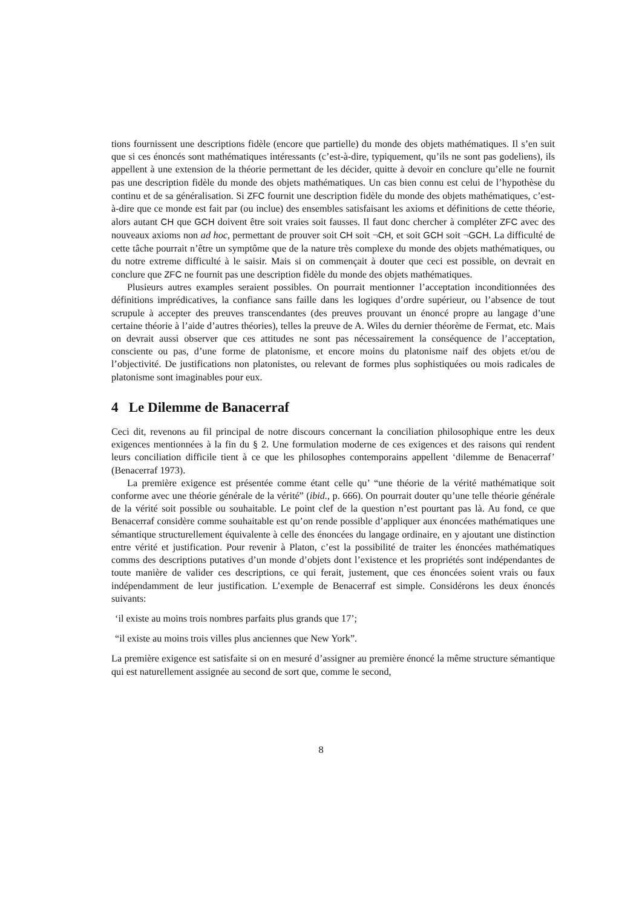tions fournissent une descriptions fidèle (encore que partielle) du monde des objets mathématiques. Il s’en suit que si ces énoncés sont mathématiques intéressants (c’est-à-dire, typiquement, qu’ils ne sont pas godeliens), ils appellent à une extension de la théorie permettant de les décider, quitte à devoir en conclure qu’elle ne fournit pas une description fidèle du monde des objets mathématiques. Un cas bien connu est celui de l’hypothèse du continu et de sa généralisation. Si ZFC fournit une description fidèle du monde des objets mathématiques, c’est-à-dire que ce monde est fait par (ou inclue) des ensembles satisfaisant les axioms et définitions de cette théorie, alors autant CH que GCH doivent être soit vraies soit fausses. Il faut donc chercher à compléter ZFC avec des nouveaux axioms non ad hoc, permettant de prouver soit CH soit ¬CH, et soit GCH soit ¬GCH. La difficulté de cette tâche pourrait n’être un symptôme que de la nature très complexe du monde des objets mathématiques, ou du notre extreme difficulté à le saisir. Mais si on commençait à douter que ceci est possible, on devrait en conclure que ZFC ne fournit pas une description fidèle du monde des objets mathématiques.
Plusieurs autres examples seraient possibles. On pourrait mentionner l’acceptation inconditionnées des définitions imprédicatives, la confiance sans faille dans les logiques d’ordre supérieur, ou l’absence de tout scrupule à accepter des preuves transcendantes (des preuves prouvant un énoncé propre au langage d’une certaine théorie à l’aide d’autres théories), telles la preuve de A. Wiles du dernier théorème de Fermat, etc. Mais on devrait aussi observer que ces attitudes ne sont pas nécessairement la conséquence de l’acceptation, consciente ou pas, d’une forme de platonisme, et encore moins du platonisme naif des objets et/ou de l’objectivité. De justifications non platonistes, ou relevant de formes plus sophistiquées ou mois radicales de platonisme sont imaginables pour eux.
4 Le Dilemme de Banacerraf
Ceci dit, revenons au fil principal de notre discours concernant la conciliation philosophique entre les deux exigences mentionnées à la fin du § 2. Une formulation moderne de ces exigences et des raisons qui rendent leurs conciliation difficile tient à ce que les philosophes contemporains appellent ‘dilemme de Benacerraf’ (Benacerraf 1973).
La première exigence est présentée comme étant celle qu’ “une théorie de la vérité mathématique soit conforme avec une théorie générale de la vérité” (ibid., p. 666). On pourrait douter qu’une telle théorie générale de la vérité soit possible ou souhaitable. Le point clef de la question n’est pourtant pas là. Au fond, ce que Benacerraf considère comme souhaitable est qu’on rende possible d’appliquer aux énoncées mathématiques une sémantique structurellement équivalente à celle des énoncées du langage ordinaire, en y ajoutant une distinction entre vérité et justification. Pour revenir à Platon, c’est la possibilité de traiter les énoncées mathématiques comms des descriptions putatives d’un monde d’objets dont l’existence et les propriétés sont indépendantes de toute manière de valider ces descriptions, ce qui ferait, justement, que ces énoncées soient vrais ou faux indépendamment de leur justification. L’exemple de Benacerraf est simple. Considérons les deux énoncés suivants:
‘il existe au moins trois nombres parfaits plus grands que 17’;
“il existe au moins trois villes plus anciennes que New York”.
La première exigence est satisfaite si on en mesuré d’assigner au première énoncé la même structure sémantique qui est naturellement assignée au second de sort que, comme le second,
8